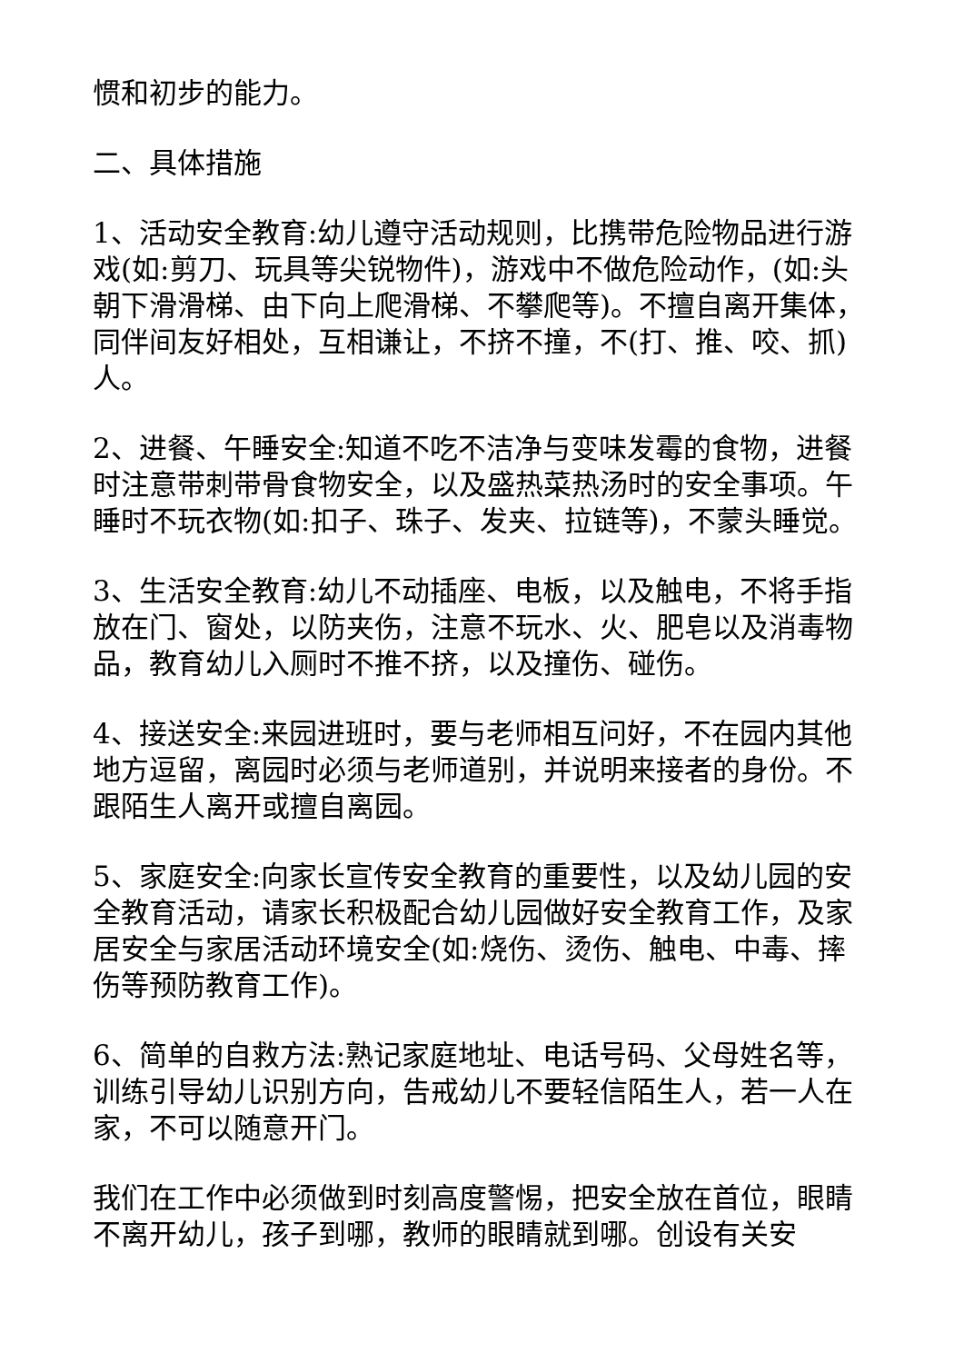惯和初步的能力。
二、具体措施
1、活动安全教育:幼儿遵守活动规则，比携带危险物品进行游戏(如:剪刀、玩具等尖锐物件)，游戏中不做危险动作，(如:头朝下滑滑梯、由下向上爬滑梯、不攀爬等)。不擅自离开集体，同伴间友好相处，互相谦让，不挤不撞，不(打、推、咬、抓)人。
2、进餐、午睡安全:知道不吃不洁净与变味发霉的食物，进餐时注意带刺带骨食物安全，以及盛热菜热汤时的安全事项。午睡时不玩衣物(如:扣子、珠子、发夹、拉链等)，不蒙头睡觉。
3、生活安全教育:幼儿不动插座、电板，以及触电，不将手指放在门、窗处，以防夹伤，注意不玩水、火、肥皂以及消毒物品，教育幼儿入厕时不推不挤，以及撞伤、碰伤。
4、接送安全:来园进班时，要与老师相互问好，不在园内其他地方逗留，离园时必须与老师道别，并说明来接者的身份。不跟陌生人离开或擅自离园。
5、家庭安全:向家长宣传安全教育的重要性，以及幼儿园的安全教育活动，请家长积极配合幼儿园做好安全教育工作，及家居安全与家居活动环境安全(如:烧伤、烫伤、触电、中毒、摔伤等预防教育工作)。
6、简单的自救方法:熟记家庭地址、电话号码、父母姓名等，训练引导幼儿识别方向，告戒幼儿不要轻信陌生人，若一人在家，不可以随意开门。
我们在工作中必须做到时刻高度警惕，把安全放在首位，眼睛不离开幼儿，孩子到哪，教师的眼睛就到哪。创设有关安